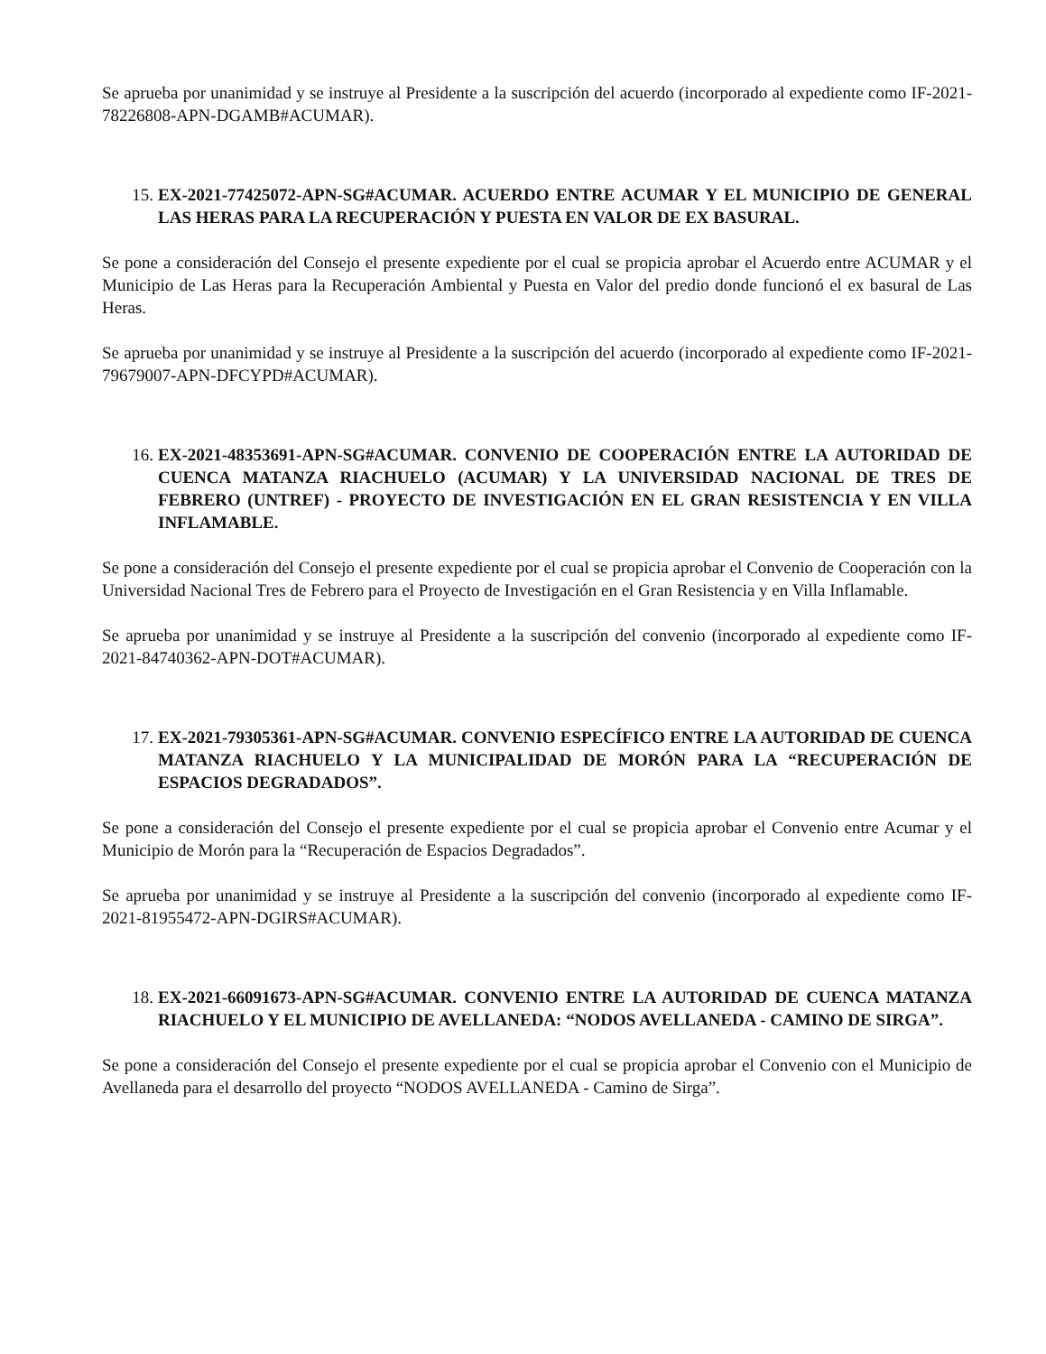Se aprueba por unanimidad y se instruye al Presidente a la suscripción del acuerdo (incorporado al expediente como IF-2021-78226808-APN-DGAMB#ACUMAR).
15. EX-2021-77425072-APN-SG#ACUMAR. ACUERDO ENTRE ACUMAR Y EL MUNICIPIO DE GENERAL LAS HERAS PARA LA RECUPERACIÓN Y PUESTA EN VALOR DE EX BASURAL.
Se pone a consideración del Consejo el presente expediente por el cual se propicia aprobar el Acuerdo entre ACUMAR y el Municipio de Las Heras para la Recuperación Ambiental y Puesta en Valor del predio donde funcionó el ex basural de Las Heras.
Se aprueba por unanimidad y se instruye al Presidente a la suscripción del acuerdo (incorporado al expediente como IF-2021-79679007-APN-DFCYPD#ACUMAR).
16. EX-2021-48353691-APN-SG#ACUMAR. CONVENIO DE COOPERACIÓN ENTRE LA AUTORIDAD DE CUENCA MATANZA RIACHUELO (ACUMAR) Y LA UNIVERSIDAD NACIONAL DE TRES DE FEBRERO (UNTREF) - PROYECTO DE INVESTIGACIÓN EN EL GRAN RESISTENCIA Y EN VILLA INFLAMABLE.
Se pone a consideración del Consejo el presente expediente por el cual se propicia aprobar el Convenio de Cooperación con la Universidad Nacional Tres de Febrero para el Proyecto de Investigación en el Gran Resistencia y en Villa Inflamable.
Se aprueba por unanimidad y se instruye al Presidente a la suscripción del convenio (incorporado al expediente como IF-2021-84740362-APN-DOT#ACUMAR).
17. EX-2021-79305361-APN-SG#ACUMAR. CONVENIO ESPECÍFICO ENTRE LA AUTORIDAD DE CUENCA MATANZA RIACHUELO Y LA MUNICIPALIDAD DE MORÓN PARA LA “RECUPERACIÓN DE ESPACIOS DEGRADADOS”.
Se pone a consideración del Consejo el presente expediente por el cual se propicia aprobar el Convenio entre Acumar y el Municipio de Morón para la “Recuperación de Espacios Degradados”.
Se aprueba por unanimidad y se instruye al Presidente a la suscripción del convenio (incorporado al expediente como IF-2021-81955472-APN-DGIRS#ACUMAR).
18. EX-2021-66091673-APN-SG#ACUMAR. CONVENIO ENTRE LA AUTORIDAD DE CUENCA MATANZA RIACHUELO Y EL MUNICIPIO DE AVELLANEDA: “NODOS AVELLANEDA - CAMINO DE SIRGA”.
Se pone a consideración del Consejo el presente expediente por el cual se propicia aprobar el Convenio con el Municipio de Avellaneda para el desarrollo del proyecto “NODOS AVELLANEDA - Camino de Sirga”.